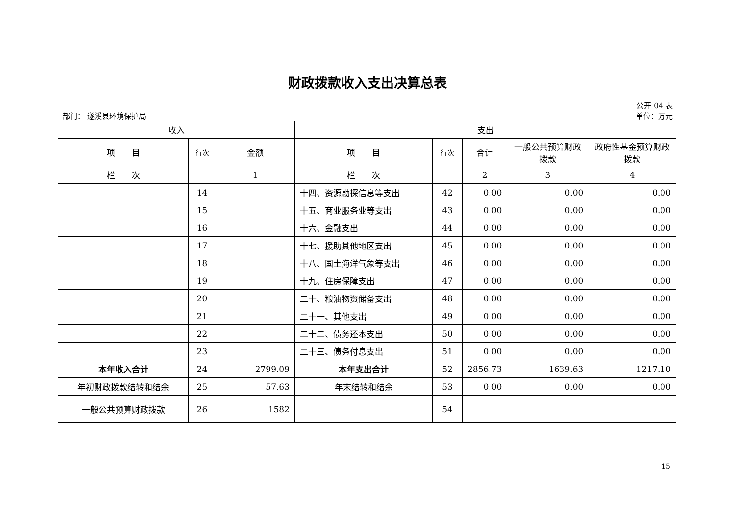财政拨款收入支出决算总表
公开 04 表
部门： 遂溪县环境保护局 单位：万元
| 收入 | | | 支出 | | | | |
| --- | --- | --- | --- | --- | --- | --- | --- |
| 项 目 | 行次 | 金额 | 项 目 | 行次 | 合计 | 一般公共预算财政拨款 | 政府性基金预算财政拨款 |
| 栏 次 | | 1 | 栏 次 | | 2 | 3 | 4 |
| | 14 | | 十四、资源勘探信息等支出 | 42 | 0.00 | 0.00 | 0.00 |
| | 15 | | 十五、商业服务业等支出 | 43 | 0.00 | 0.00 | 0.00 |
| | 16 | | 十六、金融支出 | 44 | 0.00 | 0.00 | 0.00 |
| | 17 | | 十七、援助其他地区支出 | 45 | 0.00 | 0.00 | 0.00 |
| | 18 | | 十八、国土海洋气象等支出 | 46 | 0.00 | 0.00 | 0.00 |
| | 19 | | 十九、住房保障支出 | 47 | 0.00 | 0.00 | 0.00 |
| | 20 | | 二十、粮油物资储备支出 | 48 | 0.00 | 0.00 | 0.00 |
| | 21 | | 二十一、其他支出 | 49 | 0.00 | 0.00 | 0.00 |
| | 22 | | 二十二、债务还本支出 | 50 | 0.00 | 0.00 | 0.00 |
| | 23 | | 二十三、债务付息支出 | 51 | 0.00 | 0.00 | 0.00 |
| 本年收入合计 | 24 | 2799.09 | 本年支出合计 | 52 | 2856.73 | 1639.63 | 1217.10 |
| 年初财政拨款结转和结余 | 25 | 57.63 | 年末结转和结余 | 53 | 0.00 | 0.00 | 0.00 |
| 一般公共预算财政拨款 | 26 | 1582 | | 54 | | | |
15